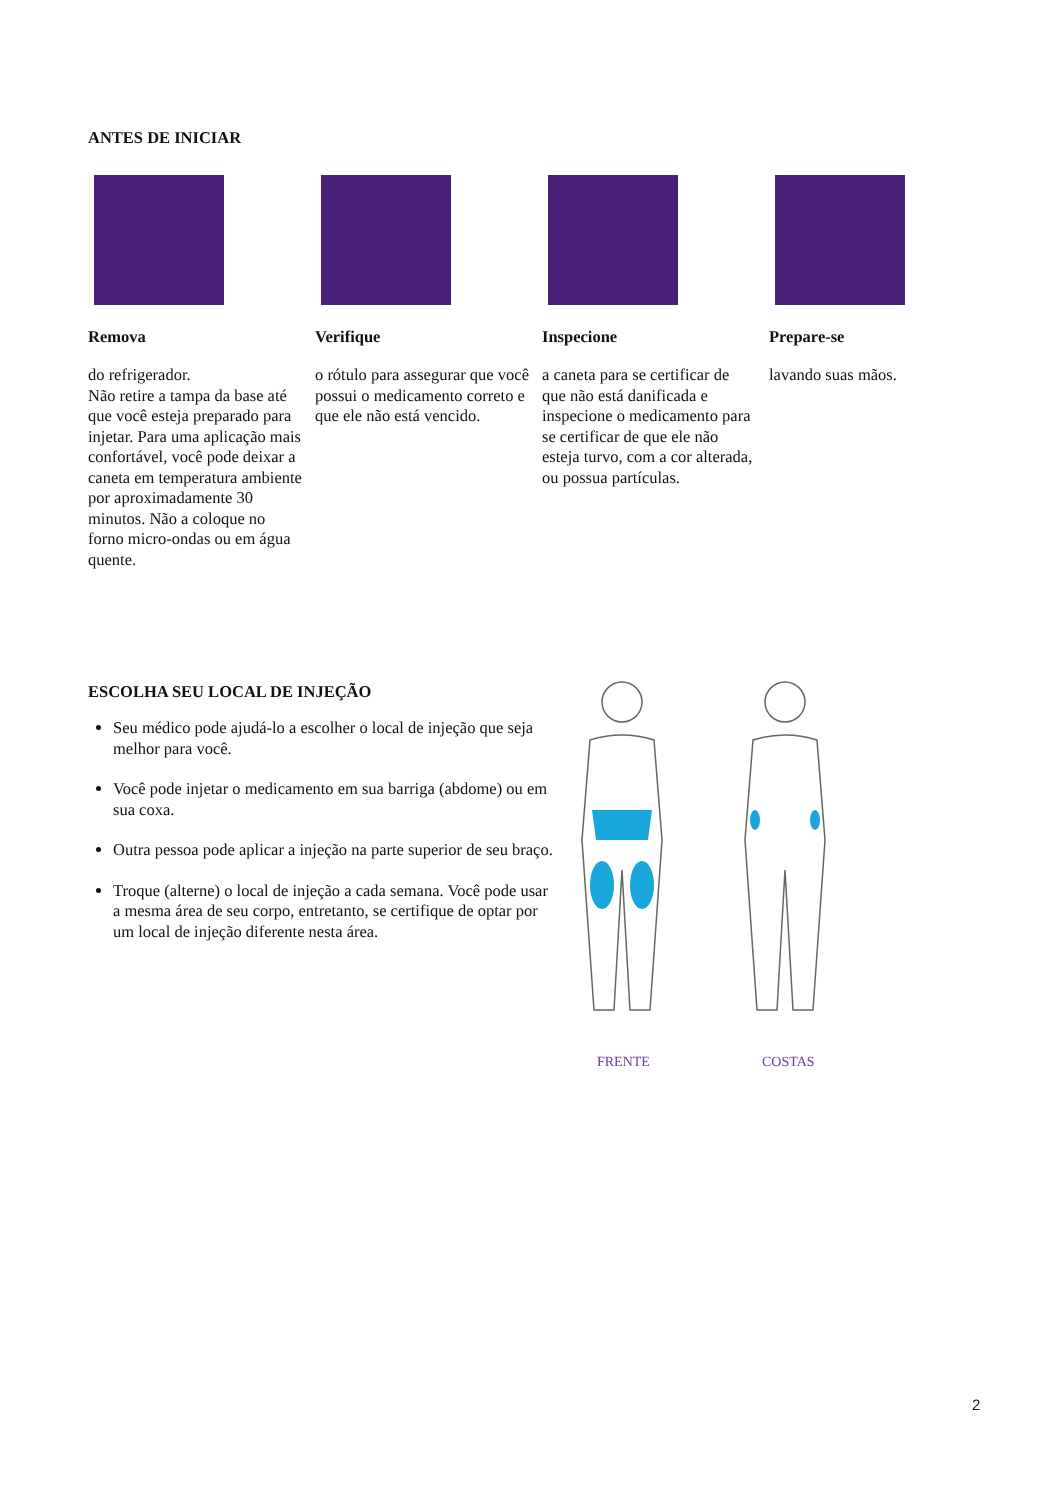ANTES DE INICIAR
Remova
do refrigerador.
Não retire a tampa da base até que você esteja preparado para injetar. Para uma aplicação mais confortável, você pode deixar a caneta em temperatura ambiente por aproximadamente 30 minutos. Não a coloque no forno micro-ondas ou em água quente.
Verifique
o rótulo para assegurar que você possui o medicamento correto e que ele não está vencido.
Inspecione
a caneta para se certificar de que não está danificada e inspecione o medicamento para se certificar de que ele não esteja turvo, com a cor alterada, ou possua partículas.
Prepare-se
lavando suas mãos.
ESCOLHA SEU LOCAL DE INJEÇÃO
Seu médico pode ajudá-lo a escolher o local de injeção que seja melhor para você.
Você pode injetar o medicamento em sua barriga (abdome) ou em sua coxa.
Outra pessoa pode aplicar a injeção na parte superior de seu braço.
Troque (alterne) o local de injeção a cada semana. Você pode usar a mesma área de seu corpo, entretanto, se certifique de optar por um local de injeção diferente nesta área.
FRENTE COSTAS
2